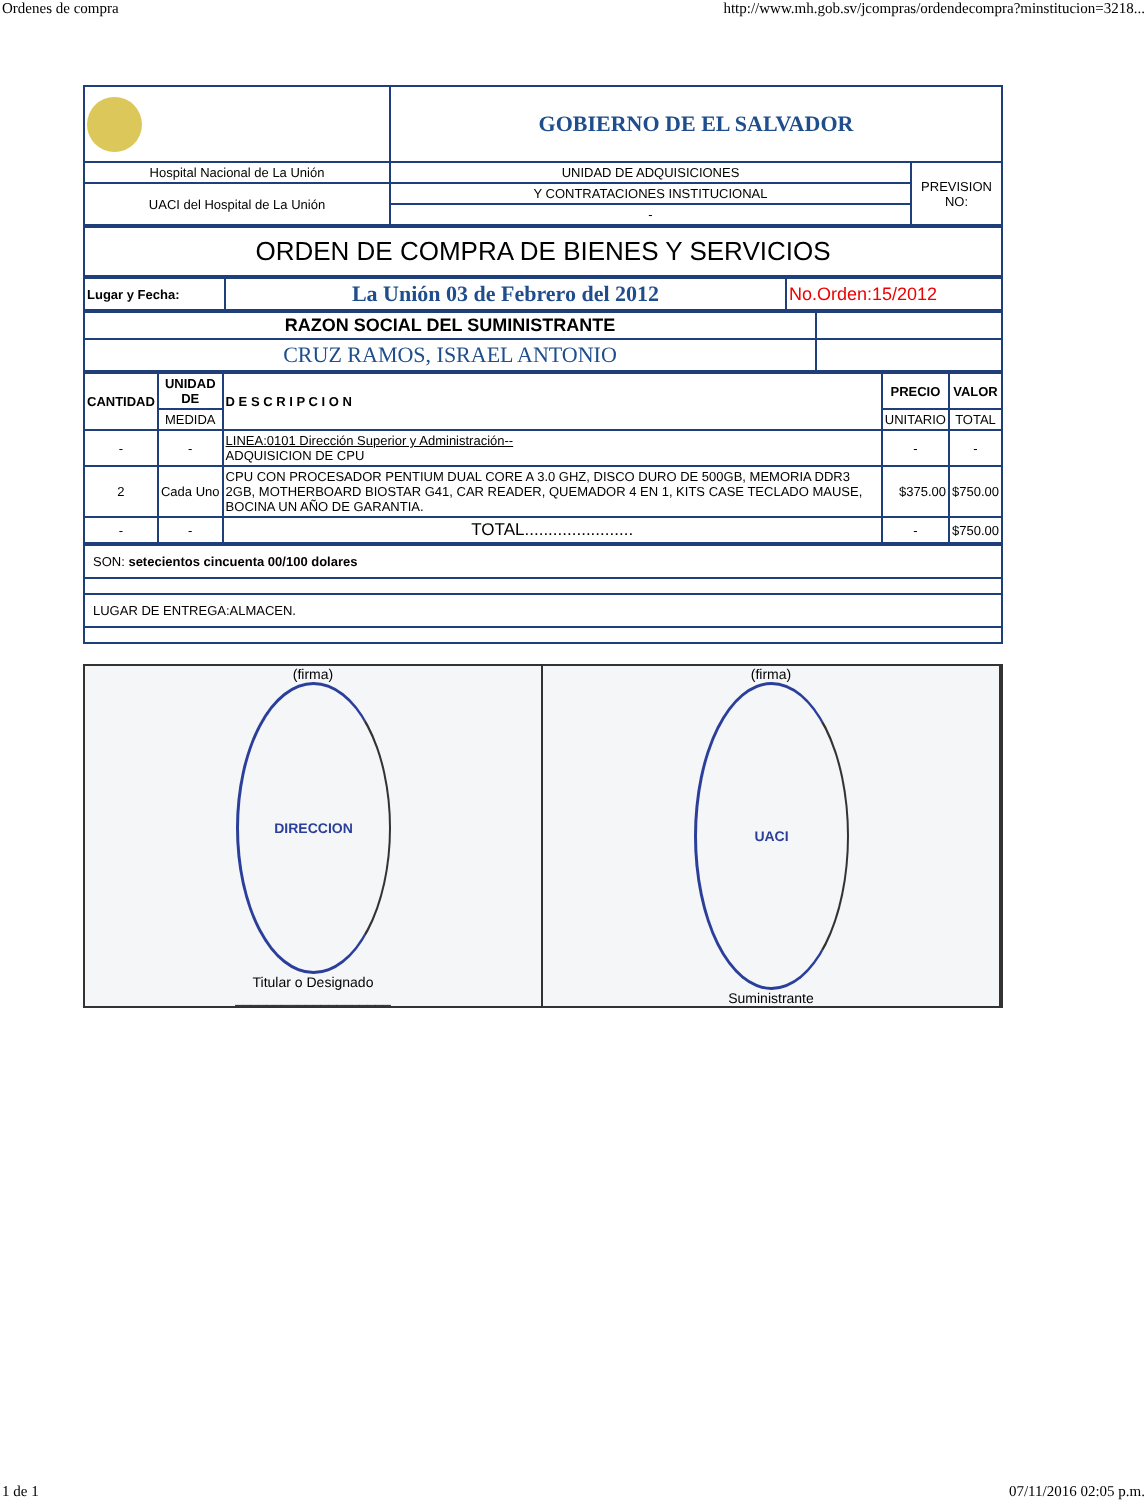Ordenes de compra http://www.mh.gob.sv/jcompras/ordendecompra?minstitucion=3218...
| | GOBIERNO DE EL SALVADOR | |
| Hospital Nacional de La Unión | UNIDAD DE ADQUISICIONES | PREVISION NO: |
| UACI del Hospital de La Unión | Y CONTRATACIONES INSTITUCIONAL | |
| | - | |
| ORDEN DE COMPRA DE BIENES Y SERVICIOS |
| Lugar y Fecha: | La Unión 03 de Febrero del 2012 | No.Orden:15/2012 |
| RAZON SOCIAL DEL SUMINISTRANTE | |
| CRUZ RAMOS, ISRAEL ANTONIO | |
| CANTIDAD | UNIDAD DE | D E S C R I P C I O N | PRECIO | VALOR |
| --- | --- | --- | --- | --- |
| | MEDIDA | | UNITARIO | TOTAL |
| - | - | LINEA:0101 Dirección Superior y Administración-- ADQUISICION DE CPU | - | - |
| 2 | Cada Uno | CPU CON PROCESADOR PENTIUM DUAL CORE A 3.0 GHZ, DISCO DURO DE 500GB, MEMORIA DDR3 2GB, MOTHERBOARD BIOSTAR G41, CAR READER, QUEMADOR 4 EN 1, KITS CASE TECLADO MAUSE, BOCINA UN AÑO DE GARANTIA. | $375.00 | $750.00 |
| - | - | TOTAL....................... | - | $750.00 |
| SON: setecientos cincuenta 00/100 dolares |
| LUGAR DE ENTREGA:ALMACEN. |
(firma)
DIRECCION
Titular o Designado
____________________
(firma)
UACI
Suministrante
1 de 1 07/11/2016 02:05 p.m.